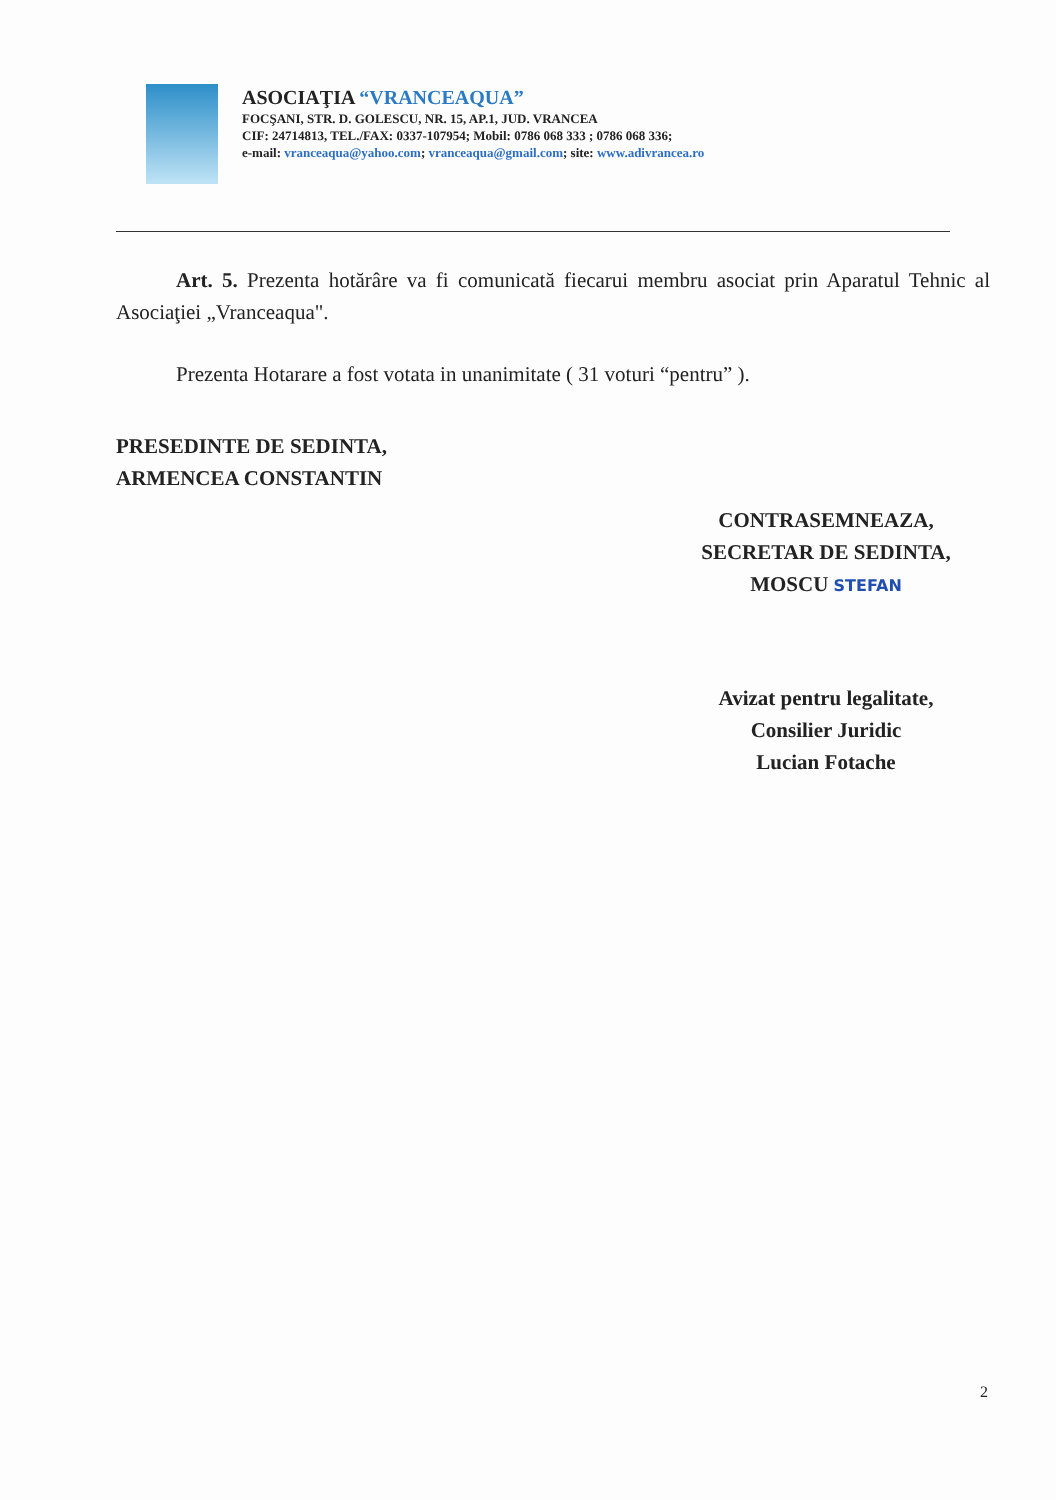ASOCIAŢIA “VRANCEAQUA”
FOCŞANI, STR. D. GOLESCU, NR. 15, AP.1, JUD. VRANCEA
CIF: 24714813, TEL./FAX: 0337-107954; Mobil: 0786 068 333 ; 0786 068 336;
e-mail: vranceaqua@yahoo.com; vranceaqua@gmail.com; site: www.adivrancea.ro
Art. 5. Prezenta hotărâre va fi comunicată fiecarui membru asociat prin Aparatul Tehnic al Asociaţiei „Vranceaqua".
Prezenta Hotarare a fost votata in unanimitate ( 31 voturi “pentru” ).
PRESEDINTE DE SEDINTA,
ARMENCEA CONSTANTIN
CONTRASEMNEAZA,
SECRETAR DE SEDINTA,
MOSCU STEFAN
Avizat pentru legalitate,
Consilier Juridic
Lucian Fotache
2